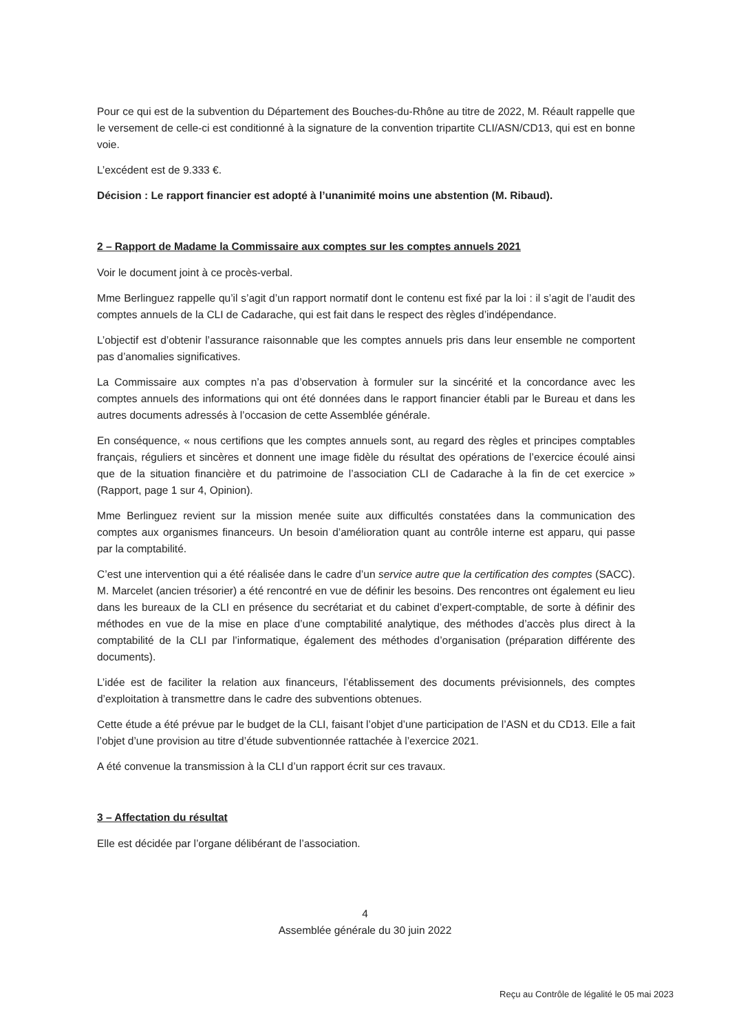Pour ce qui est de la subvention du Département des Bouches-du-Rhône au titre de 2022, M. Réault rappelle que le versement de celle-ci est conditionné à la signature de la convention tripartite CLI/ASN/CD13, qui est en bonne voie.
L’excédent est de 9.333 €.
Décision : Le rapport financier est adopté à l’unanimité moins une abstention (M. Ribaud).
2 – Rapport de Madame la Commissaire aux comptes sur les comptes annuels 2021
Voir le document joint à ce procès-verbal.
Mme Berlinguez rappelle qu’il s’agit d’un rapport normatif dont le contenu est fixé par la loi : il s’agit de l’audit des comptes annuels de la CLI de Cadarache, qui est fait dans le respect des règles d’indépendance.
L’objectif est d’obtenir l’assurance raisonnable que les comptes annuels pris dans leur ensemble ne comportent pas d’anomalies significatives.
La Commissaire aux comptes n’a pas d’observation à formuler sur la sincérité et la concordance avec les comptes annuels des informations qui ont été données dans le rapport financier établi par le Bureau et dans les autres documents adressés à l’occasion de cette Assemblée générale.
En conséquence, « nous certifions que les comptes annuels sont, au regard des règles et principes comptables français, réguliers et sincères et donnent une image fidèle du résultat des opérations de l’exercice écoulé ainsi que de la situation financière et du patrimoine de l’association CLI de Cadarache à la fin de cet exercice » (Rapport, page 1 sur 4, Opinion).
Mme Berlinguez revient sur la mission menée suite aux difficultés constatées dans la communication des comptes aux organismes financeurs. Un besoin d’amélioration quant au contrôle interne est apparu, qui passe par la comptabilité.
C’est une intervention qui a été réalisée dans le cadre d’un service autre que la certification des comptes (SACC). M. Marcelet (ancien trésorier) a été rencontré en vue de définir les besoins. Des rencontres ont également eu lieu dans les bureaux de la CLI en présence du secrétariat et du cabinet d’expert-comptable, de sorte à définir des méthodes en vue de la mise en place d’une comptabilité analytique, des méthodes d’accès plus direct à la comptabilité de la CLI par l’informatique, également des méthodes d’organisation (préparation différente des documents).
L’idée est de faciliter la relation aux financeurs, l’établissement des documents prévisionnels, des comptes d’exploitation à transmettre dans le cadre des subventions obtenues.
Cette étude a été prévue par le budget de la CLI, faisant l’objet d’une participation de l’ASN et du CD13. Elle a fait l’objet d’une provision au titre d’étude subventionnée rattachée à l’exercice 2021.
A été convenue la transmission à la CLI d’un rapport écrit sur ces travaux.
3 – Affectation du résultat
Elle est décidée par l’organe délibérant de l’association.
4
Assemblée générale du 30 juin 2022
Reçu au Contrôle de légalité le 05 mai 2023